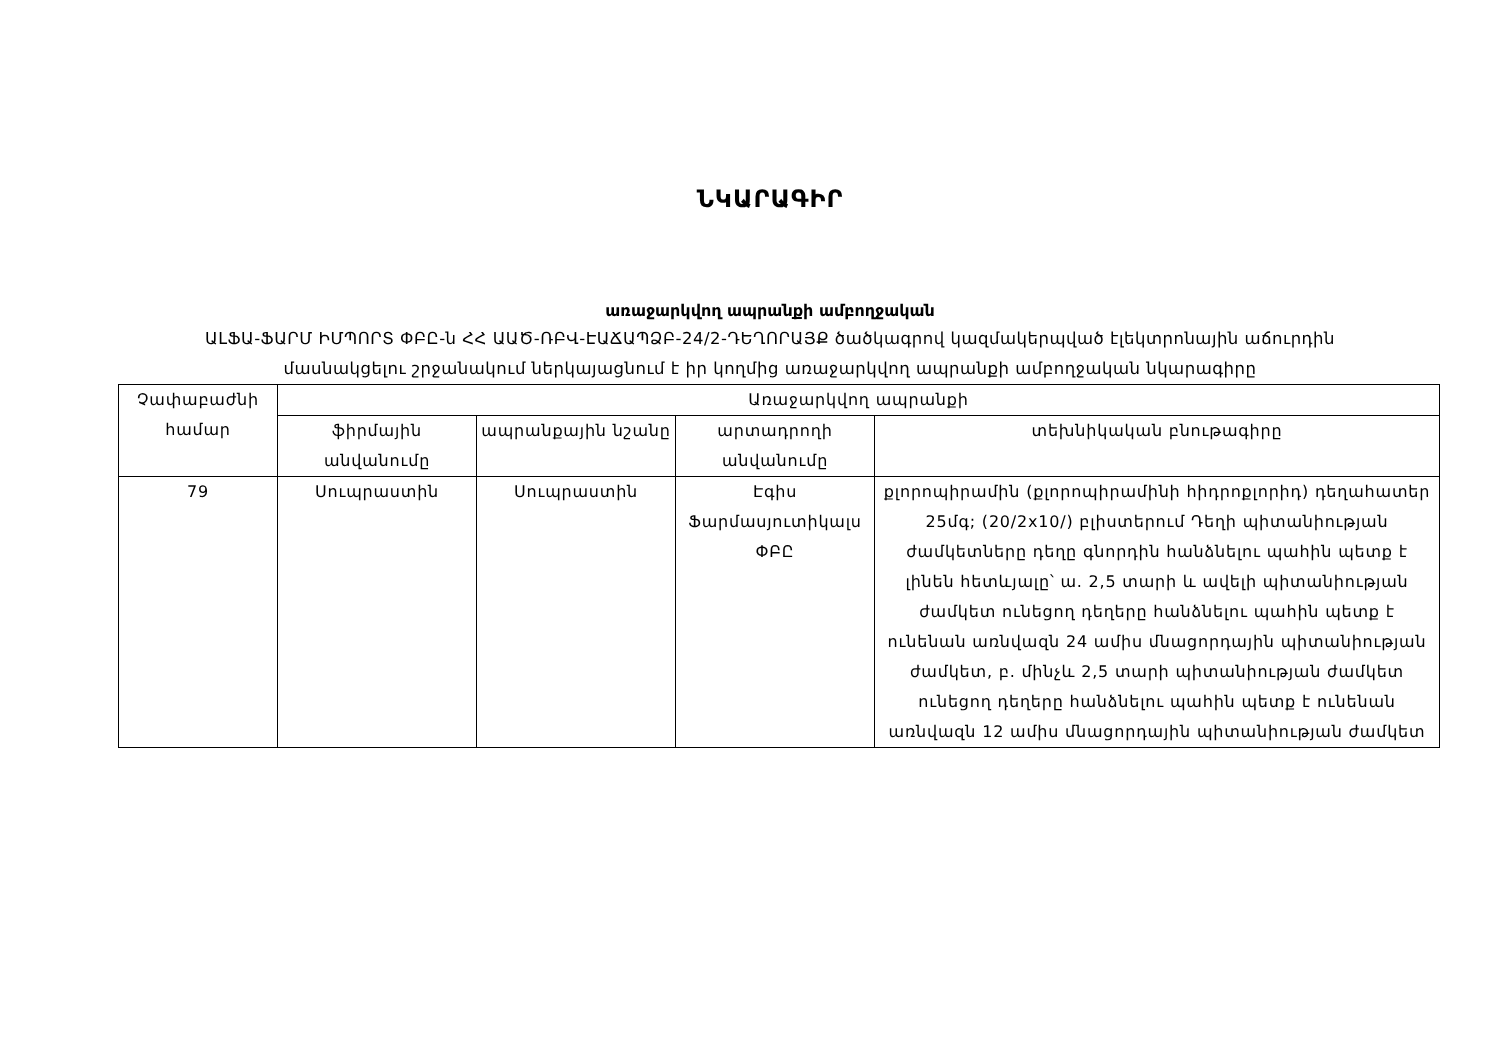ՆԿԱՐԱԳԻՐ
առաջարկվող ապրանքի ամբողջական
ԱԼՖԱ-ՖԱՐՄ ԻՄՊՈՐՏ ՓԲԸ-ն ՀՀ ԱԱԾ-ՌԲՎ-ԷԱՃԱՊՁԲ-24/2-ԴԵՂՈՐԱՅՔ ծածկագրով կազմակերպված էլեկտրոնային աճուրդին
մասնակցելու շրջանակում ներկայացնում է իր կողմից առաջարկվող ապրանքի ամբողջական նկարագիրը
| Չափաբաժնի համար | Առաջարկվող ապրանքի | | | |
| --- | --- | --- | --- | --- |
| | ֆիրմային անվանումը | ապրանքային նշանը | արտադրողի անվանումը | տեխնիկական բնութագիրը |
| 79 | Սուպրաստին | Սուպրաստին | Էգիս Ֆարմասյուտիկալս ՓԲԸ | քլորոպիրամին (քլորոպիրամինի հիդրոքլորիդ) դեղահատեր 25մգ; (20/2x10/) բլիստերում Դեղի պիտանիության ժամկետները դեղը գնորդին հանձնելու պահին պետք է լինեն հետևյալը՝ ա. 2,5 տարի և ավելի պիտանիության ժամկետ ունեցող դեղերը հանձնելու պահին պետք է ունենան առնվազն 24 ամիս մնացորդային պիտանիության ժամկետ, բ. մինչև 2,5 տարի պիտանիության ժամկետ ունեցող դեղերը հանձնելու պահին պետք է ունենան առնվազն 12 ամիս մնացորդային պիտանիության ժամկետ |